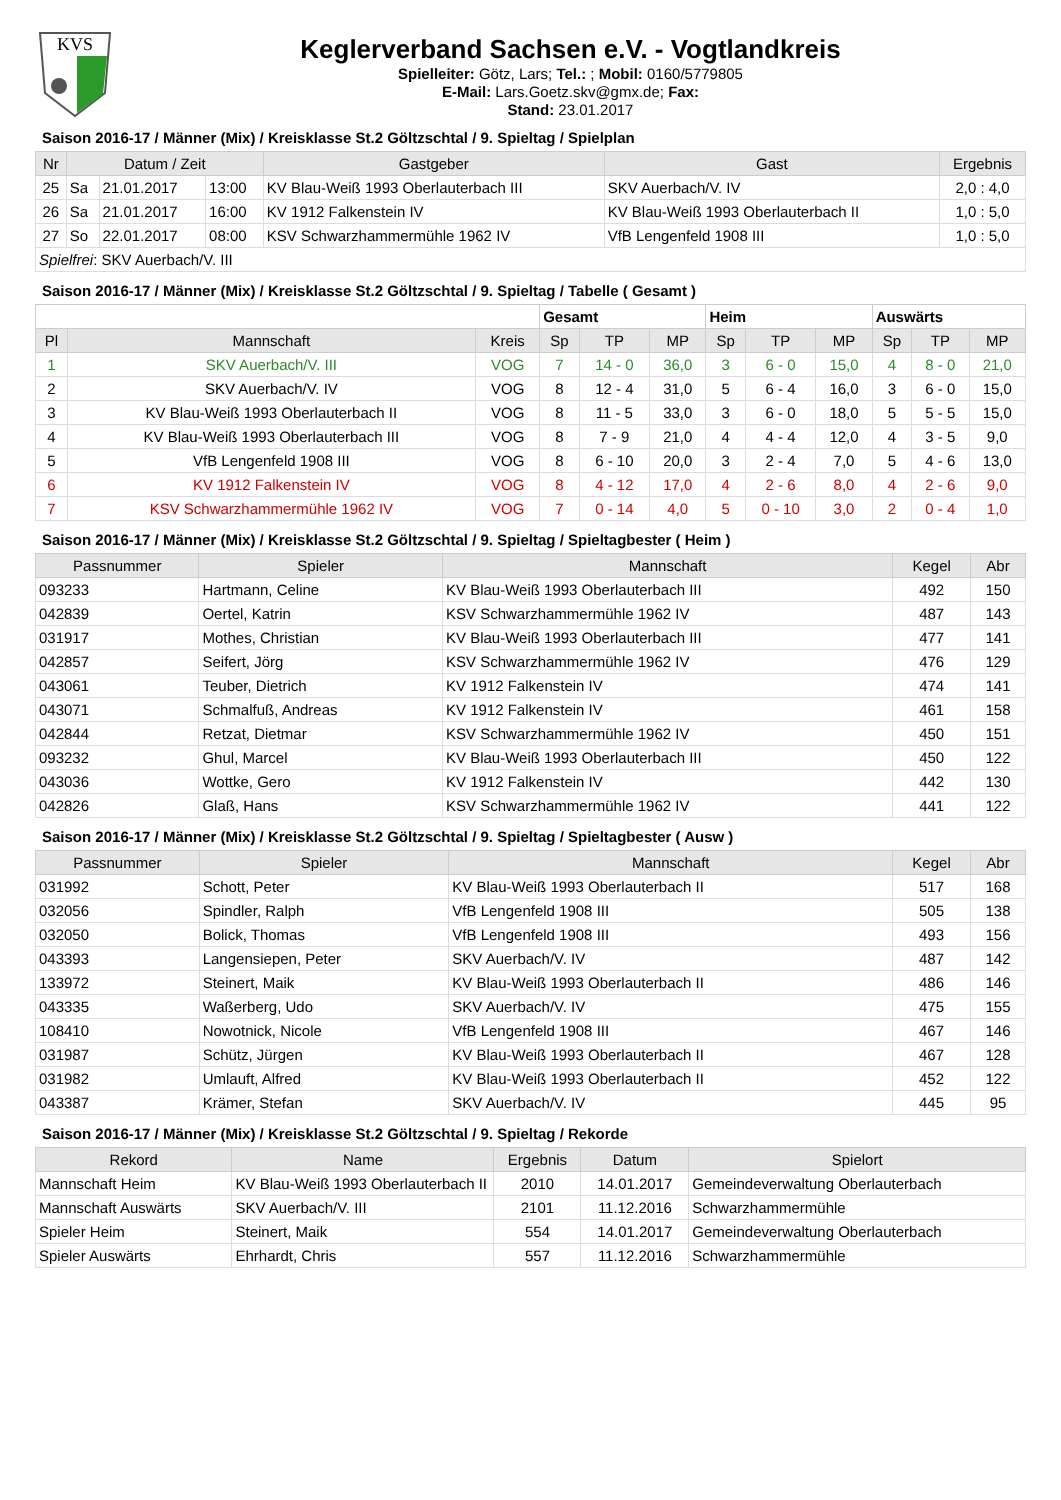KVS
Keglerverband Sachsen e.V. - Vogtlandkreis
Spielleiter: Götz, Lars; Tel.: ; Mobil: 0160/5779805
E-Mail: Lars.Goetz.skv@gmx.de; Fax:
Stand: 23.01.2017
Saison 2016-17 / Männer (Mix) / Kreisklasse St.2 Göltzschtal / 9. Spieltag / Spielplan
| Nr | Datum / Zeit | | | Gastgeber | Gast | Ergebnis |
| --- | --- | --- | --- | --- | --- | --- |
| 25 | Sa | 21.01.2017 | 13:00 | KV Blau-Weiß 1993 Oberlauterbach III | SKV Auerbach/V. IV | 2,0 : 4,0 |
| 26 | Sa | 21.01.2017 | 16:00 | KV 1912 Falkenstein IV | KV Blau-Weiß 1993 Oberlauterbach II | 1,0 : 5,0 |
| 27 | So | 22.01.2017 | 08:00 | KSV Schwarzhammermühle 1962 IV | VfB Lengenfeld 1908 III | 1,0 : 5,0 |
| Spielfrei : SKV Auerbach/V. III | | | | | | |
Saison 2016-17 / Männer (Mix) / Kreisklasse St.2 Göltzschtal / 9. Spieltag / Tabelle ( Gesamt )
| | | | Gesamt | | | Heim | | | Auswärts | | |
| --- | --- | --- | --- | --- | --- | --- | --- | --- | --- | --- | --- |
| Pl | Mannschaft | Kreis | Sp | TP | MP | Sp | TP | MP | Sp | TP | MP |
| 1 | SKV Auerbach/V. III | VOG | 7 | 14 - 0 | 36,0 | 3 | 6 - 0 | 15,0 | 4 | 8 - 0 | 21,0 |
| 2 | SKV Auerbach/V. IV | VOG | 8 | 12 - 4 | 31,0 | 5 | 6 - 4 | 16,0 | 3 | 6 - 0 | 15,0 |
| 3 | KV Blau-Weiß 1993 Oberlauterbach II | VOG | 8 | 11 - 5 | 33,0 | 3 | 6 - 0 | 18,0 | 5 | 5 - 5 | 15,0 |
| 4 | KV Blau-Weiß 1993 Oberlauterbach III | VOG | 8 | 7 - 9 | 21,0 | 4 | 4 - 4 | 12,0 | 4 | 3 - 5 | 9,0 |
| 5 | VfB Lengenfeld 1908 III | VOG | 8 | 6 - 10 | 20,0 | 3 | 2 - 4 | 7,0 | 5 | 4 - 6 | 13,0 |
| 6 | KV 1912 Falkenstein IV | VOG | 8 | 4 - 12 | 17,0 | 4 | 2 - 6 | 8,0 | 4 | 2 - 6 | 9,0 |
| 7 | KSV Schwarzhammermühle 1962 IV | VOG | 7 | 0 - 14 | 4,0 | 5 | 0 - 10 | 3,0 | 2 | 0 - 4 | 1,0 |
Saison 2016-17 / Männer (Mix) / Kreisklasse St.2 Göltzschtal / 9. Spieltag / Spieltagbester ( Heim )
| Passnummer | Spieler | Mannschaft | Kegel | Abr |
| --- | --- | --- | --- | --- |
| 093233 | Hartmann, Celine | KV Blau-Weiß 1993 Oberlauterbach III | 492 | 150 |
| 042839 | Oertel, Katrin | KSV Schwarzhammermühle 1962 IV | 487 | 143 |
| 031917 | Mothes, Christian | KV Blau-Weiß 1993 Oberlauterbach III | 477 | 141 |
| 042857 | Seifert, Jörg | KSV Schwarzhammermühle 1962 IV | 476 | 129 |
| 043061 | Teuber, Dietrich | KV 1912 Falkenstein IV | 474 | 141 |
| 043071 | Schmalfuß, Andreas | KV 1912 Falkenstein IV | 461 | 158 |
| 042844 | Retzat, Dietmar | KSV Schwarzhammermühle 1962 IV | 450 | 151 |
| 093232 | Ghul, Marcel | KV Blau-Weiß 1993 Oberlauterbach III | 450 | 122 |
| 043036 | Wottke, Gero | KV 1912 Falkenstein IV | 442 | 130 |
| 042826 | Glaß, Hans | KSV Schwarzhammermühle 1962 IV | 441 | 122 |
Saison 2016-17 / Männer (Mix) / Kreisklasse St.2 Göltzschtal / 9. Spieltag / Spieltagbester ( Ausw )
| Passnummer | Spieler | Mannschaft | Kegel | Abr |
| --- | --- | --- | --- | --- |
| 031992 | Schott, Peter | KV Blau-Weiß 1993 Oberlauterbach II | 517 | 168 |
| 032056 | Spindler, Ralph | VfB Lengenfeld 1908 III | 505 | 138 |
| 032050 | Bolick, Thomas | VfB Lengenfeld 1908 III | 493 | 156 |
| 043393 | Langensiepen, Peter | SKV Auerbach/V. IV | 487 | 142 |
| 133972 | Steinert, Maik | KV Blau-Weiß 1993 Oberlauterbach II | 486 | 146 |
| 043335 | Waßerberg, Udo | SKV Auerbach/V. IV | 475 | 155 |
| 108410 | Nowotnick, Nicole | VfB Lengenfeld 1908 III | 467 | 146 |
| 031987 | Schütz, Jürgen | KV Blau-Weiß 1993 Oberlauterbach II | 467 | 128 |
| 031982 | Umlauft, Alfred | KV Blau-Weiß 1993 Oberlauterbach II | 452 | 122 |
| 043387 | Krämer, Stefan | SKV Auerbach/V. IV | 445 | 95 |
Saison 2016-17 / Männer (Mix) / Kreisklasse St.2 Göltzschtal / 9. Spieltag / Rekorde
| Rekord | Name | Ergebnis | Datum | Spielort |
| --- | --- | --- | --- | --- |
| Mannschaft Heim | KV Blau-Weiß 1993 Oberlauterbach II | 2010 | 14.01.2017 | Gemeindeverwaltung Oberlauterbach |
| Mannschaft Auswärts | SKV Auerbach/V. III | 2101 | 11.12.2016 | Schwarzhammermühle |
| Spieler Heim | Steinert, Maik | 554 | 14.01.2017 | Gemeindeverwaltung Oberlauterbach |
| Spieler Auswärts | Ehrhardt, Chris | 557 | 11.12.2016 | Schwarzhammermühle |